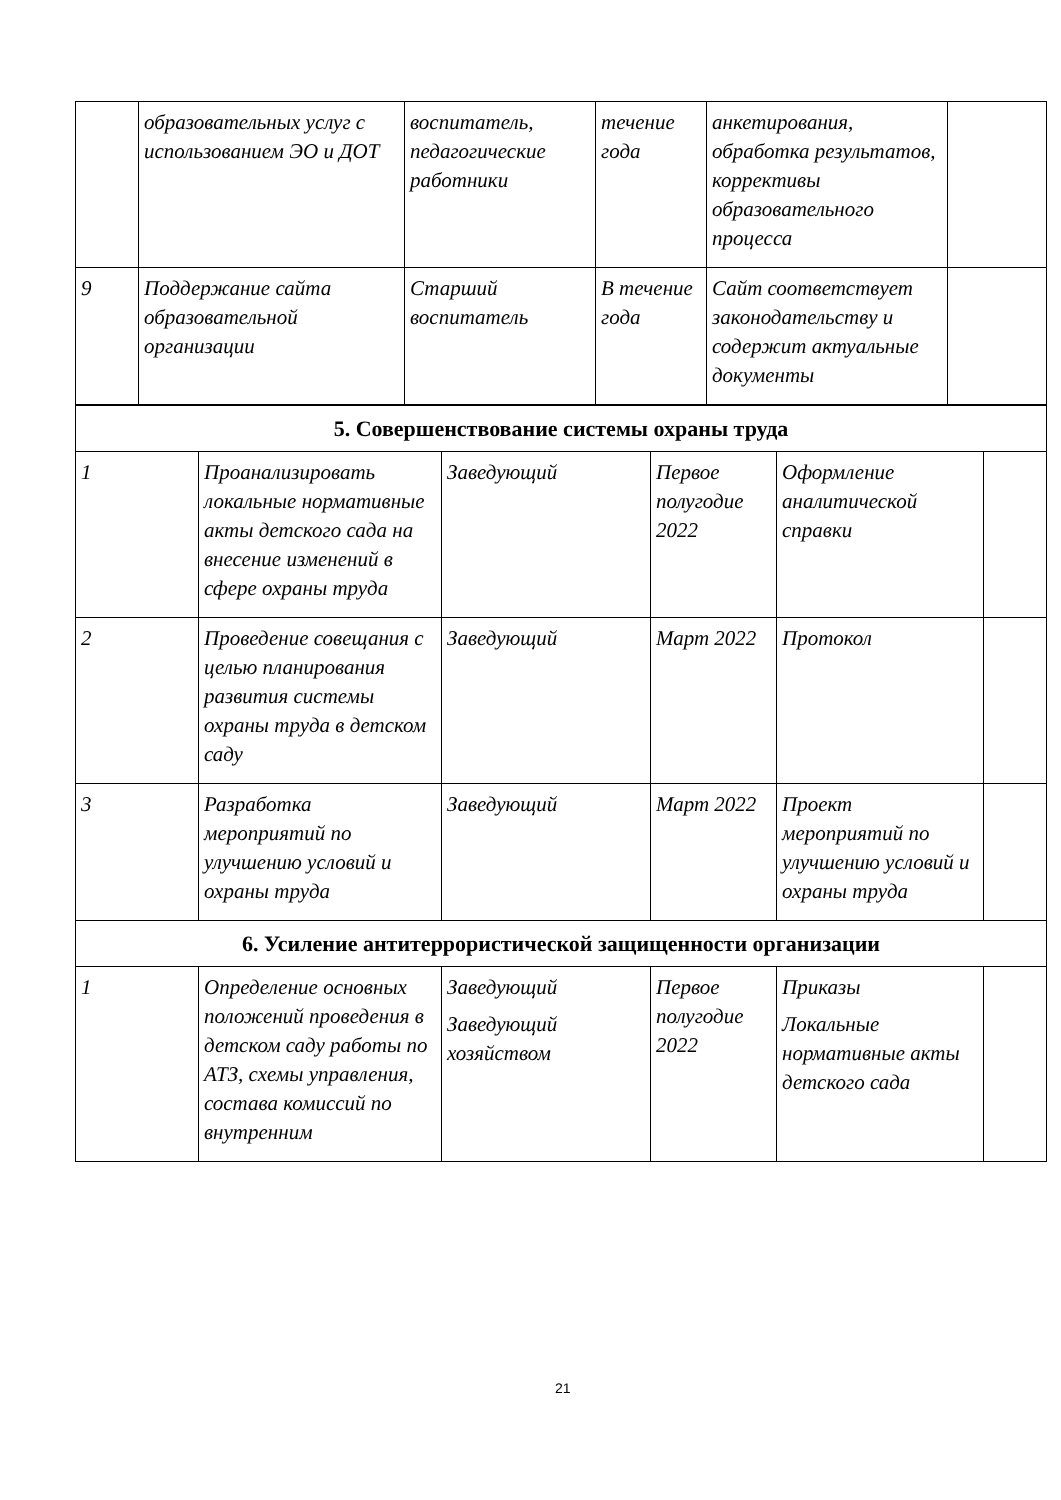| | образовательных услуг с использованием ЭО и ДОТ | воспитатель, педагогические работники | течение года | анкетирования, обработка результатов, коррективы образовательного процесса | |
| 9 | Поддержание сайта образовательной организации | Старший воспитатель | В течение года | Сайт соответствует законодательству и содержит актуальные документы | |
| 5. Совершенствование системы охраны труда | | | | | |
| 1 | Проанализировать локальные нормативные акты детского сада на внесение изменений в сфере охраны труда | Заведующий | Первое полугодие 2022 | Оформление аналитической справки | |
| 2 | Проведение совещания с целью планирования развития системы охраны труда в детском саду | Заведующий | Март 2022 | Протокол | |
| 3 | Разработка мероприятий по улучшению условий и охраны труда | Заведующий | Март 2022 | Проект мероприятий по улучшению условий и охраны труда | |
| 6. Усиление антитеррористической защищенности организации | | | | | |
| 1 | Определение основных положений проведения в детском саду работы по АТЗ, схемы управления, состава комиссий по внутренним | Заведующий Заведующий хозяйством | Первое полугодие 2022 | Приказы Локальные нормативные акты детского сада | |
21